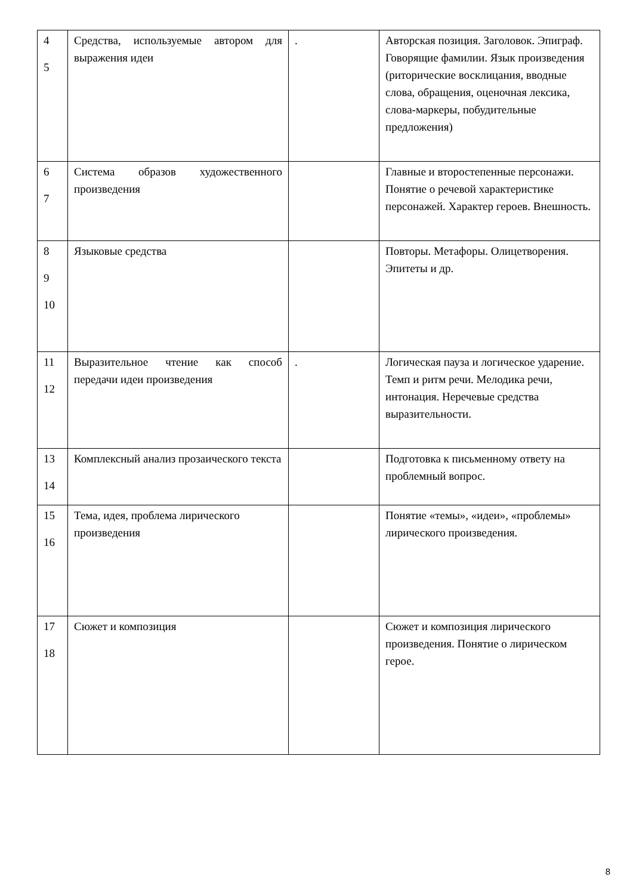| 4 5 | Средства, используемые автором для выражения идеи | . | Авторская позиция. Заголовок. Эпиграф. Говорящие фамилии. Язык произведения (риторические восклицания, вводные слова, обращения, оценочная лексика, слова-маркеры, побудительные предложения) |
| 6 7 | Система образов художественного произведения | | Главные и второстепенные персонажи. Понятие о речевой характеристике персонажей. Характер героев. Внешность. |
| 8 9 10 | Языковые средства | | Повторы. Метафоры. Олицетворения. Эпитеты и др. |
| 11 12 | Выразительное чтение как способ передачи идеи произведения | . | Логическая пауза и логическое ударение. Темп и ритм речи. Мелодика речи, интонация. Неречевые средства выразительности. |
| 13 14 | Комплексный анализ прозаического текста | | Подготовка к письменному ответу на проблемный вопрос. |
| 15 16 | Тема, идея, проблема лирического произведения | | Понятие «темы», «идеи», «проблемы» лирического произведения. |
| 17 18 | Сюжет и композиция | | Сюжет и композиция лирического произведения. Понятие о лирическом герое. |
8